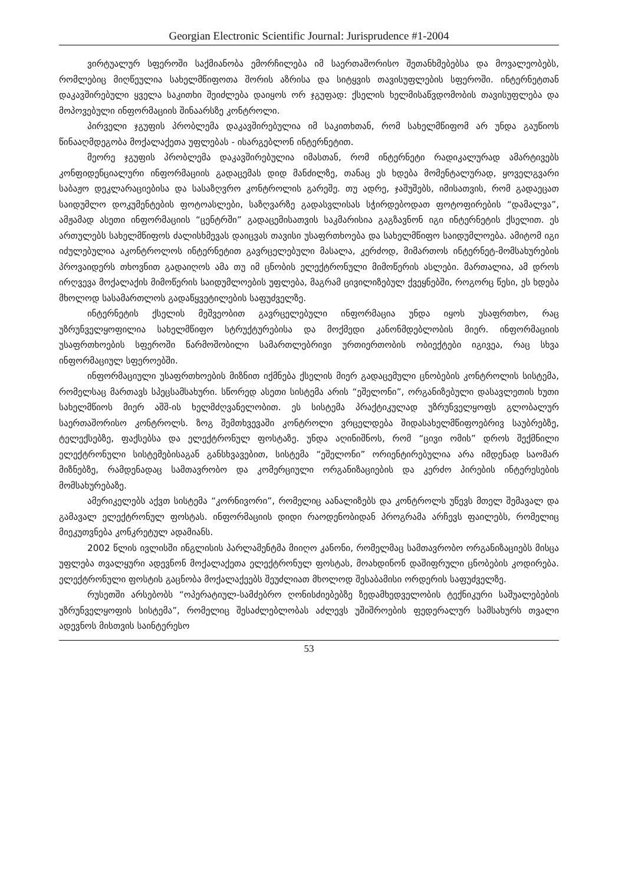Georgian Electronic Scientific Journal: Jurisprudence #1-2004
ვირტუალურ სფეროში საქმიანობა ემორჩილება იმ საერთაშორისო შეთანხმებებსა და მოვალეობებს, რომლებიც მიღწეულია სახელმწიფოთა შორის აზრისა და სიტყვის თავისუფლების სფეროში. ინტერნეტთან დაკავშირებული ყველა საკითხი შეიძლება დაიყოს ორ ჯგუფად: ქსელის ხელმისაწვდომობის თავისუფლება და მოპოვებული ინფორმაციის შინაარსზე კონტროლი.
პირველი ჯგუფის პრობლემა დაკავშირებულია იმ საკითხთან, რომ სახელმწიფომ არ უნდა გაუწიოს წინააღმდეგობა მოქალაქეთა უფლებას - ისარგებლონ ინტერნეტით.
მეორე ჯგუფის პრობლემა დაკავშირებულია იმასთან, რომ ინტერნეტი რადიკალურად ამარტივებს კონფიდენციალური ინფორმაციის გადაცემას დიდ მანძილზე, თანაც ეს ხდება მომენტალურად, ყოველგვარი საბაჟო დეკლარაციებისა და სასაზღვრო კონტროლის გარეშე. თუ ადრე, ჯაშუშებს, იმისათვის, რომ გადაეცათ საიდუმლო დოკუმენტების ფოტოასლები, საზღვარზე გადასვლისას სჭირდებოდათ ფოტოფირების “დამალვა”, ამჟამად ასეთი ინფორმაციის “ცენტრში” გადაცემისათვის საკმარისია გაგზავნონ იგი ინტერნეტის ქსელით. ეს ართულებს სახელმწიფოს ძალისხმევას დაიცვას თავისი უსაფრთხოება და სახელმწიფო საიდუმლოება. ამიტომ იგი იძულებულია აკონტროლოს ინტერნეტით გავრცელებული მასალა, კერძოდ, მიმართოს ინტერნეტ-მომსახურების პროვაიდერს თხოვნით გადაიღოს ამა თუ იმ ცნობის ელექტრონული მიმოწერის ასლები. მართალია, ამ დროს ირღვევა მოქალაქის მიმოწერის საიდუმლოების უფლება, მაგრამ ცივილიზებულ ქვეყნებში, როგორც წესი, ეს ხდება მხოლოდ სასამართლოს გადაწყვეტილების საფუძველზე.
ინტერნეტის ქსელის მეშვეობით გავრცელებული ინფორმაცია უნდა იყოს უსაფრთხო, რაც უზრუნველყოფილია სახელმწიფო სტრუქტურებისა და მოქმედი კანონმდებლობის მიერ. ინფორმაციის უსაფრთხოების სფეროში წარმოშობილი სამართლებრივი ურთიერთობის ობიექტები იგივეა, რაც სხვა ინფორმაციულ სფეროებში.
ინფორმაციული უსაფრთხოების მიზნით იქმნება ქსელის მიერ გადაცემული ცნობების კონტროლის სისტემა, რომელსაც მართავს სპეცსამსახური. სწორედ ასეთი სისტემა არის “ეშელონი”, ორგანიზებული დასავლეთის ხუთი სახელმწიოს მიერ აშშ-ის ხელმძღვანელობით. ეს სისტემა პრაქტიკულად უზრუნველყოფს გლობალურ საერთაშორისო კონტროლს. ზოგ შემთხვევაში კონტროლი ვრცელდება შიდასახელმწიფოებრივ საუბრებზე, ტელექსებზე, ფაქსებსა და ელექტრონულ ფოსტაზე. უნდა აღინიშნოს, რომ “ცივი ომის” დროს შექმნილი ელექტრონული სისტემებისაგან განსხვავებით, სისტემა “ეშელონი” ორიენტირებულია არა იმდენად საომარ მიზნებზე, რამდენადაც სამთავრობო და კომერციული ორგანიზაციების და კერძო პირების ინტერესების მომსახურებაზე.
ამერიკელებს აქვთ სისტემა “კორნივორი”, რომელიც აანალიზებს და კონტროლს უწევს მთელ შემავალ და გამავალ ელექტრონულ ფოსტას. ინფორმაციის დიდი რაოდენობიდან პროგრამა არჩევს ფაილებს, რომელიც მიეკუთვნება კონკრეტულ ადამიანს.
2002 წლის ივლისში ინგლისის პარლამენტმა მიიღო კანონი, რომელმაც სამთავრობო ორგანიზაციებს მისცა უფლება თვალყური ადევნონ მოქალაქეთა ელექტრონულ ფოსტას, მოახდინონ დაშიფრული ცნობების კოდირება. ელექტრონული ფოსტის გაცნობა მოქალაქეებს შეუძლიათ მხოლოდ შესაბამისი ორდერის საფუძველზე.
რუსეთში არსებობს “ოპერატიულ-სამძებრო ღონისძიებებზე ზედამხედველობის ტექნიკური საშუალებების უზრუნველყოფის სისტემა”, რომელიც შესაძლებლობას აძლევს უშიშროების ფედერალურ სამსახურს თვალი ადევნოს მისთვის საინტერესო
53